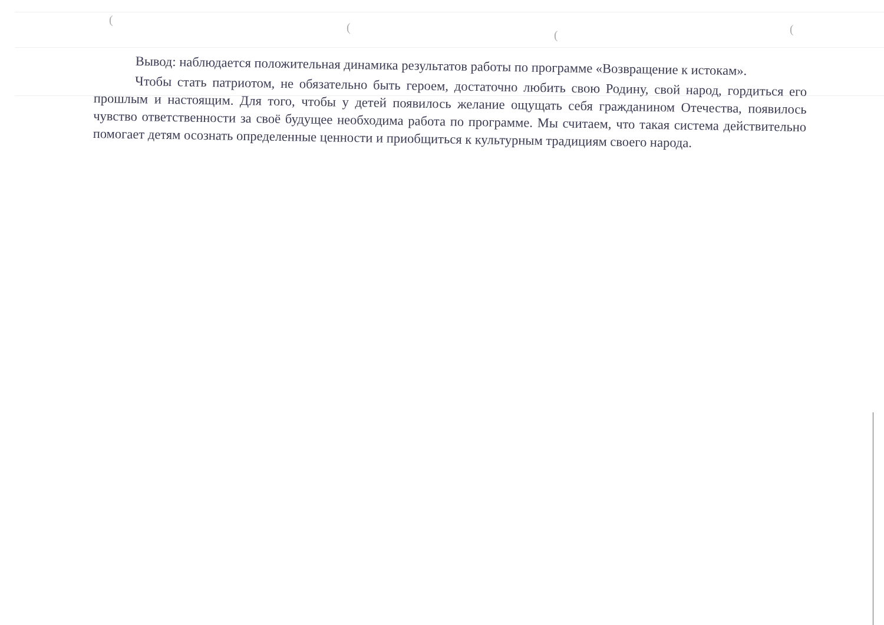(
(
( (
Вывод: наблюдается положительная динамика результатов работы по программе «Возвращение к истокам».
Чтобы стать патриотом, не обязательно быть героем, достаточно любить свою Родину, свой народ, гордиться его прошлым и настоящим. Для того, чтобы у детей появилось желание ощущать себя гражданином Отечества, появилось чувство ответственности за своё будущее необходима работа по программе. Мы считаем, что такая система действительно помогает детям осознать определенные ценности и приобщиться к культурным традициям своего народа.